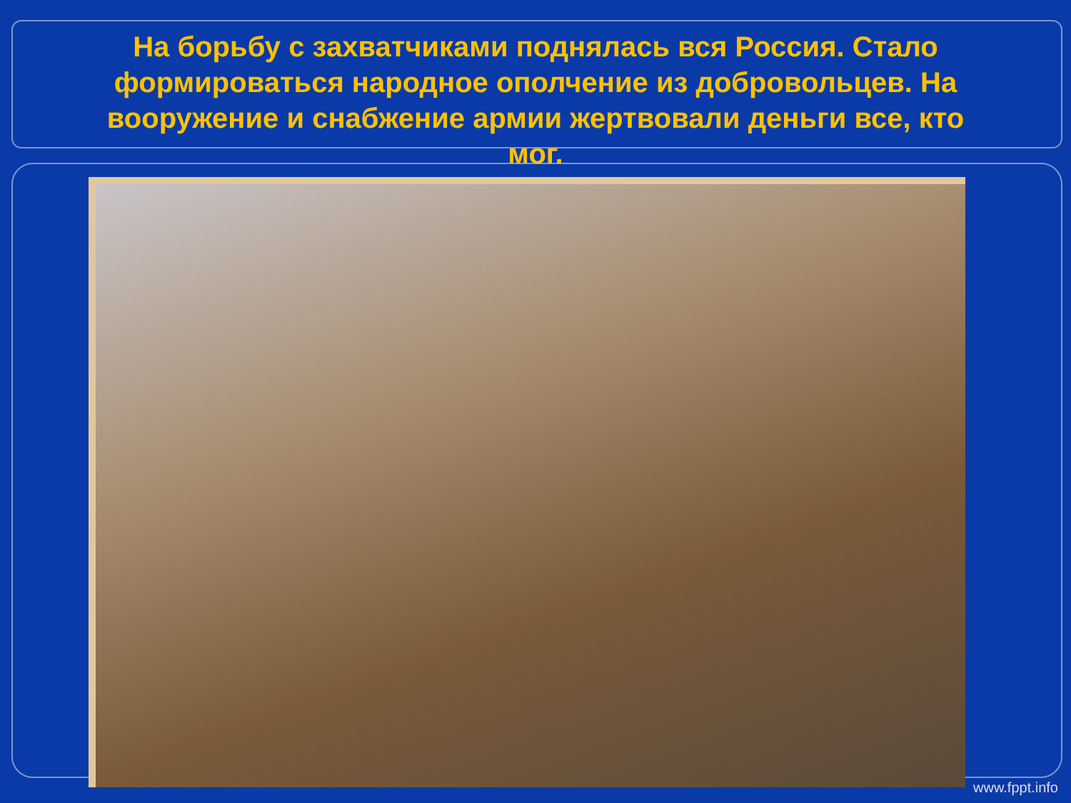На борьбу с захватчиками поднялась вся Россия. Стало формироваться народное ополчение из добровольцев. На вооружение и снабжение армии жертвовали деньги все, кто мог.
www.fppt.info